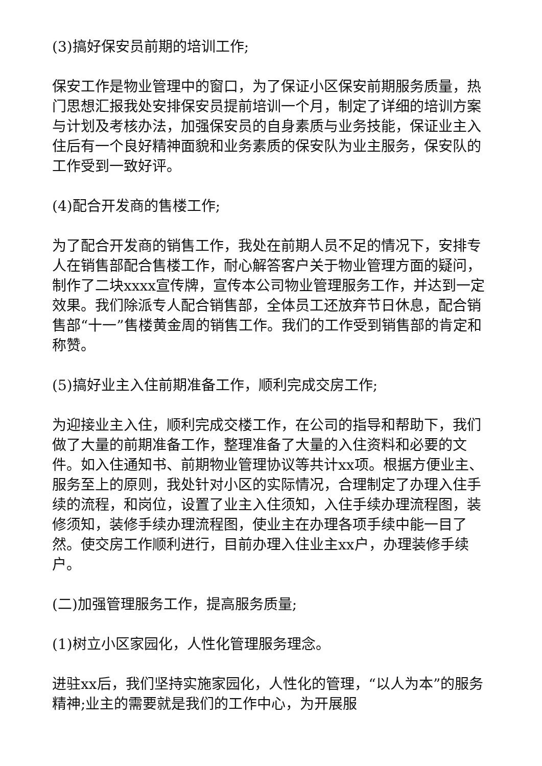(3)搞好保安员前期的培训工作;
保安工作是物业管理中的窗口，为了保证小区保安前期服务质量，热门思想汇报我处安排保安员提前培训一个月，制定了详细的培训方案与计划及考核办法，加强保安员的自身素质与业务技能，保证业主入住后有一个良好精神面貌和业务素质的保安队为业主服务，保安队的工作受到一致好评。
(4)配合开发商的售楼工作;
为了配合开发商的销售工作，我处在前期人员不足的情况下，安排专人在销售部配合售楼工作，耐心解答客户关于物业管理方面的疑问，制作了二块xxxx宣传牌，宣传本公司物业管理服务工作，并达到一定效果。我们除派专人配合销售部，全体员工还放弃节日休息，配合销售部“十一”售楼黄金周的销售工作。我们的工作受到销售部的肯定和称赞。
(5)搞好业主入住前期准备工作，顺利完成交房工作;
为迎接业主入住，顺利完成交楼工作，在公司的指导和帮助下，我们做了大量的前期准备工作，整理准备了大量的入住资料和必要的文件。如入住通知书、前期物业管理协议等共计xx项。根据方便业主、服务至上的原则，我处针对小区的实际情况，合理制定了办理入住手续的流程，和岗位，设置了业主入住须知，入住手续办理流程图，装修须知，装修手续办理流程图，使业主在办理各项手续中能一目了然。使交房工作顺利进行，目前办理入住业主xx户，办理装修手续户。
(二)加强管理服务工作，提高服务质量;
(1)树立小区家园化，人性化管理服务理念。
进驻xx后，我们坚持实施家园化，人性化的管理，“以人为本”的服务精神;业主的需要就是我们的工作中心，为开展服